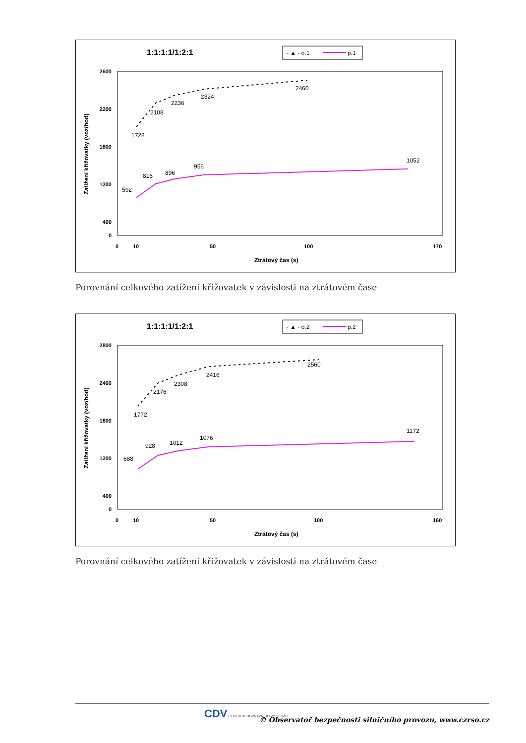1:1:1:1/1:2:1
- ▲ - o.1
p.1
Zatížení křižovatky (voz/hod)
2600
2200
1800
1200
400
0
0
10
50
100
170
Ztrátový čas (s)
1728
2108
2236
2324
2460
592
816
896
956
1052
Porovnání celkového zatížení křižovatek v závislosti na ztrátovém čase
1:1:1:1/1:2:1
- ▲ - o.2
p.2
Zatížení křižovatky (voz/hod)
2800
2400
1800
1200
400
0
0
10
50
100
160
Ztrátový čas (s)
1772
2176
2308
2416
2560
688
928
1012
1076
1172
Porovnání celkového zatížení křižovatek v závislosti na ztrátovém čase
CDV CENTRUM DOPRAVNÍHO VÝZKUMU
© Observatoř bezpečnosti silničního provozu, www.czrso.cz